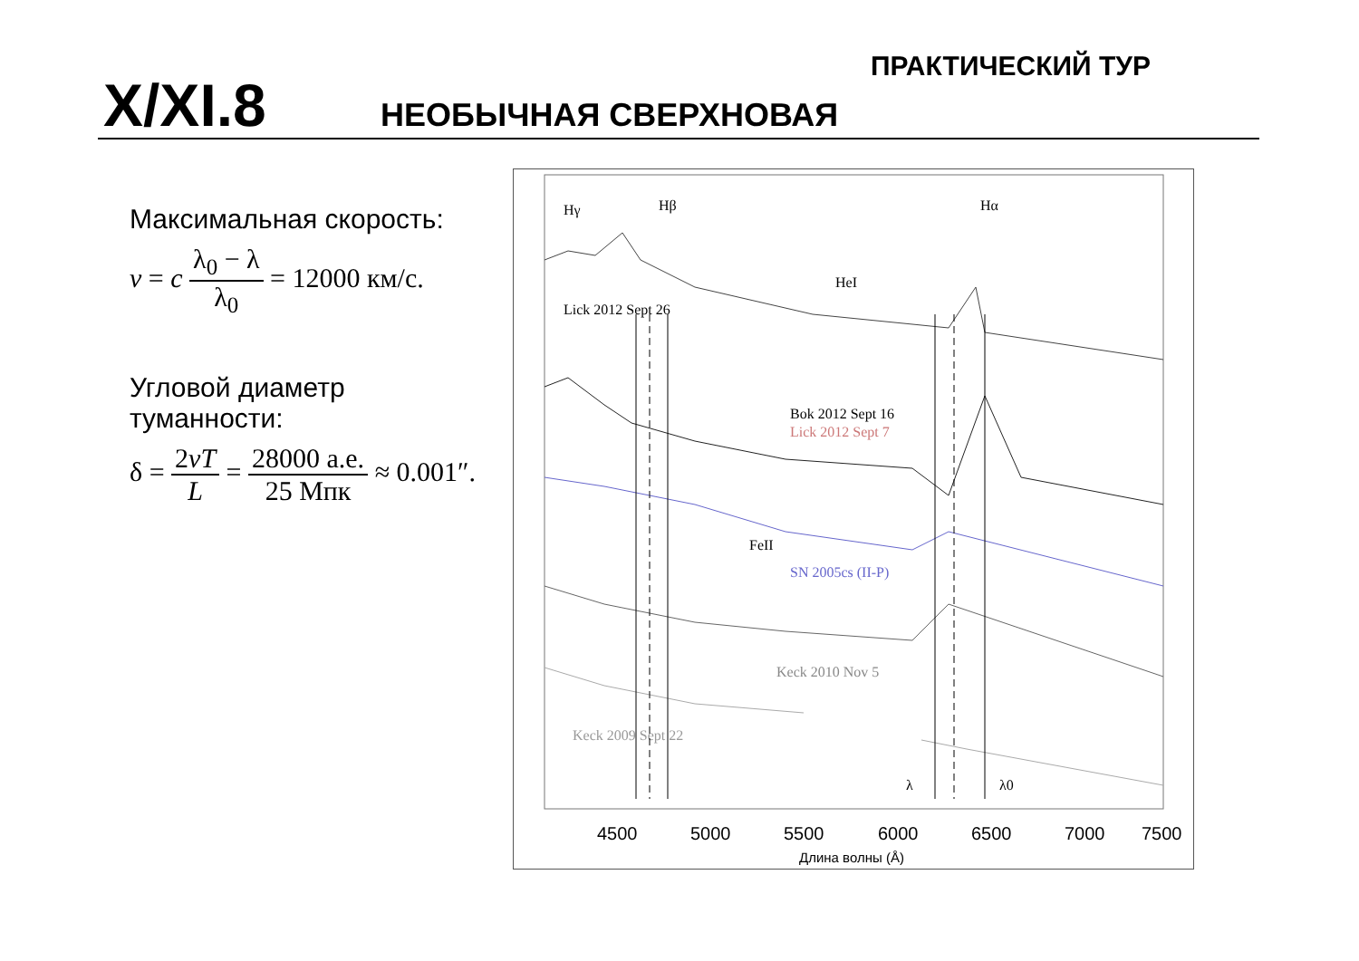X/XI.8 НЕОБЫЧНАЯ СВЕРХНОВАЯ
ПРАКТИЧЕСКИЙ ТУР
Максимальная скорость:
v = c λ<sub>0</sub> − λ λ<sub>0</sub> = 12000 км/с.
Угловой диаметр
туманности:
δ = 2vT L = 28000 а.е. 25 Мпк ≈ 0.001″.
Hγ
Hβ
Hα
HeI
Lick 2012 Sept 26
Bok 2012 Sept 16
Lick 2012 Sept 7
SN 2005cs (II-P)
FeII
Keck 2010 Nov 5
Keck 2009 Sept 22
λ
λ0
4500
5000
5500
6000
6500
7000
7500
Длина волны (Å)